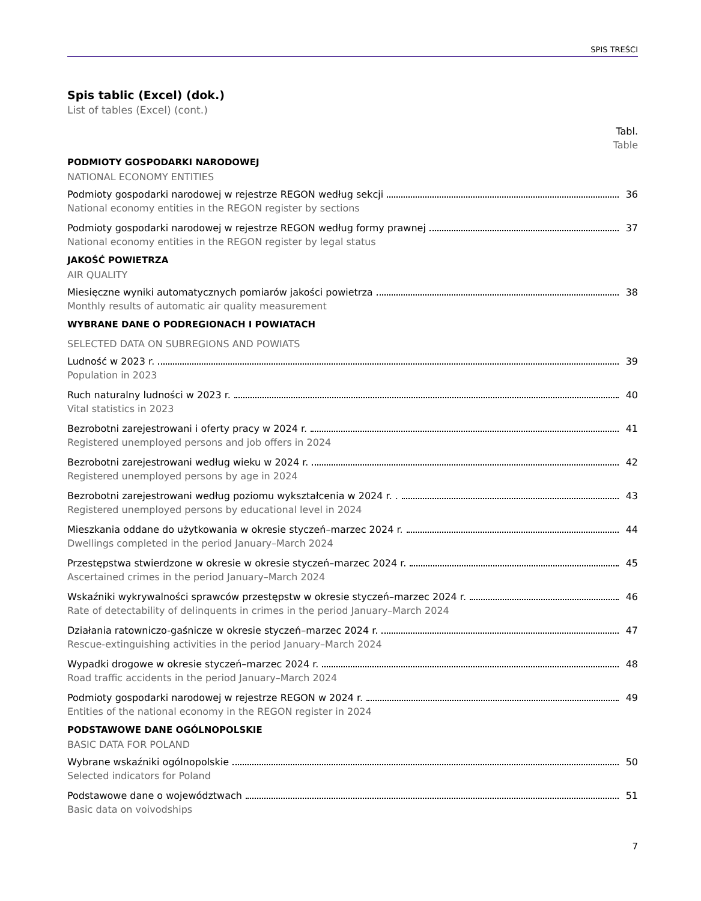SPIS TREŚCI
Spis tablic (Excel) (dok.)
List of tables (Excel) (cont.)
Tabl.
Table
PODMIOTY GOSPODARKI NARODOWEJ
NATIONAL ECONOMY ENTITIES
Podmioty gospodarki narodowej w rejestrze REGON według sekcji 36
National economy entities in the REGON register by sections
Podmioty gospodarki narodowej w rejestrze REGON według formy prawnej 37
National economy entities in the REGON register by legal status
JAKOŚĆ POWIETRZA
AIR QUALITY
Miesięczne wyniki automatycznych pomiarów jakości powietrza 38
Monthly results of automatic air quality measurement
WYBRANE DANE O PODREGIONACH I POWIATACH
SELECTED DATA ON SUBREGIONS AND POWIATS
Ludność w 2023 r. 39
Population in 2023
Ruch naturalny ludności w 2023 r. 40
Vital statistics in 2023
Bezrobotni zarejestrowani i oferty pracy w 2024 r. 41
Registered unemployed persons and job offers in 2024
Bezrobotni zarejestrowani według wieku w 2024 r. 42
Registered unemployed persons by age in 2024
Bezrobotni zarejestrowani według poziomu wykształcenia w 2024 r. . 43
Registered unemployed persons by educational level in 2024
Mieszkania oddane do użytkowania w okresie styczeń–marzec 2024 r. 44
Dwellings completed in the period January–March 2024
Przestępstwa stwierdzone w okresie w okresie styczeń–marzec 2024 r. 45
Ascertained crimes in the period January–March 2024
Wskaźniki wykrywalności sprawców przestępstw w okresie styczeń–marzec 2024 r. 46
Rate of detectability of delinquents in crimes in the period January–March 2024
Działania ratowniczo-gaśnicze w okresie styczeń–marzec 2024 r. 47
Rescue-extinguishing activities in the period January–March 2024
Wypadki drogowe w okresie styczeń–marzec 2024 r. 48
Road traffic accidents in the period January–March 2024
Podmioty gospodarki narodowej w rejestrze REGON w 2024 r. 49
Entities of the national economy in the REGON register in 2024
PODSTAWOWE DANE OGÓLNOPOLSKIE
BASIC DATA FOR POLAND
Wybrane wskaźniki ogólnopolskie 50
Selected indicators for Poland
Podstawowe dane o województwach 51
Basic data on voivodships
7